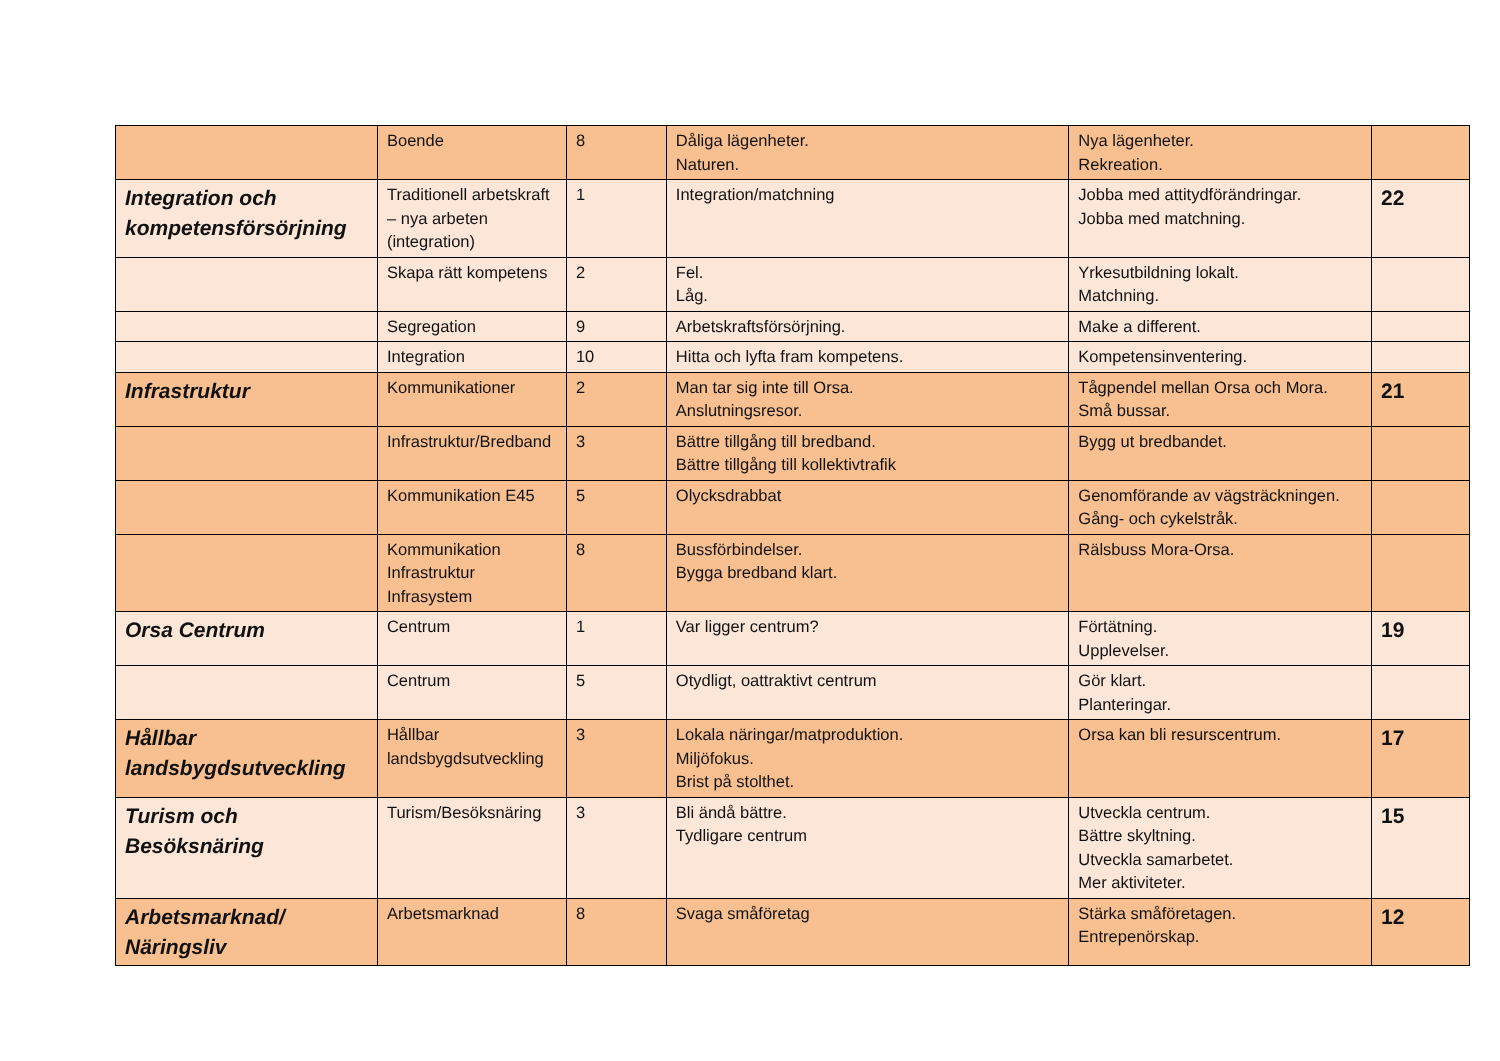| | Boende | 8 | Dåliga lägenheter. Naturen. | Nya lägenheter. Rekreation. | |
| Integration och kompetensförsörjning | Traditionell arbetskraft – nya arbeten (integration) | 1 | Integration/matchning | Jobba med attitydförändringar. Jobba med matchning. | 22 |
| | Skapa rätt kompetens | 2 | Fel. Låg. | Yrkesutbildning lokalt. Matchning. | |
| | Segregation | 9 | Arbetskraftsförsörjning. | Make a different. | |
| | Integration | 10 | Hitta och lyfta fram kompetens. | Kompetensinventering. | |
| Infrastruktur | Kommunikationer | 2 | Man tar sig inte till Orsa. Anslutningsresor. | Tågpendel mellan Orsa och Mora. Små bussar. | 21 |
| | Infrastruktur/Bredband | 3 | Bättre tillgång till bredband. Bättre tillgång till kollektivtrafik | Bygg ut bredbandet. | |
| | Kommunikation E45 | 5 | Olycksdrabbat | Genomförande av vägsträckningen. Gång- och cykelstråk. | |
| | Kommunikation Infrastruktur Infrasystem | 8 | Bussförbindelser. Bygga bredband klart. | Rälsbuss Mora-Orsa. | |
| Orsa Centrum | Centrum | 1 | Var ligger centrum? | Förtätning. Upplevelser. | 19 |
| | Centrum | 5 | Otydligt, oattraktivt centrum | Gör klart. Planteringar. | |
| Hållbar landsbygdsutveckling | Hållbar landsbygdsutveckling | 3 | Lokala näringar/matproduktion. Miljöfokus. Brist på stolthet. | Orsa kan bli resurscentrum. | 17 |
| Turism och Besöksnäring | Turism/Besöksnäring | 3 | Bli ändå bättre. Tydligare centrum | Utveckla centrum. Bättre skyltning. Utveckla samarbetet. Mer aktiviteter. | 15 |
| Arbetsmarknad/ Näringsliv | Arbetsmarknad | 8 | Svaga småföretag | Stärka småföretagen. Entrepenörskap. | 12 |